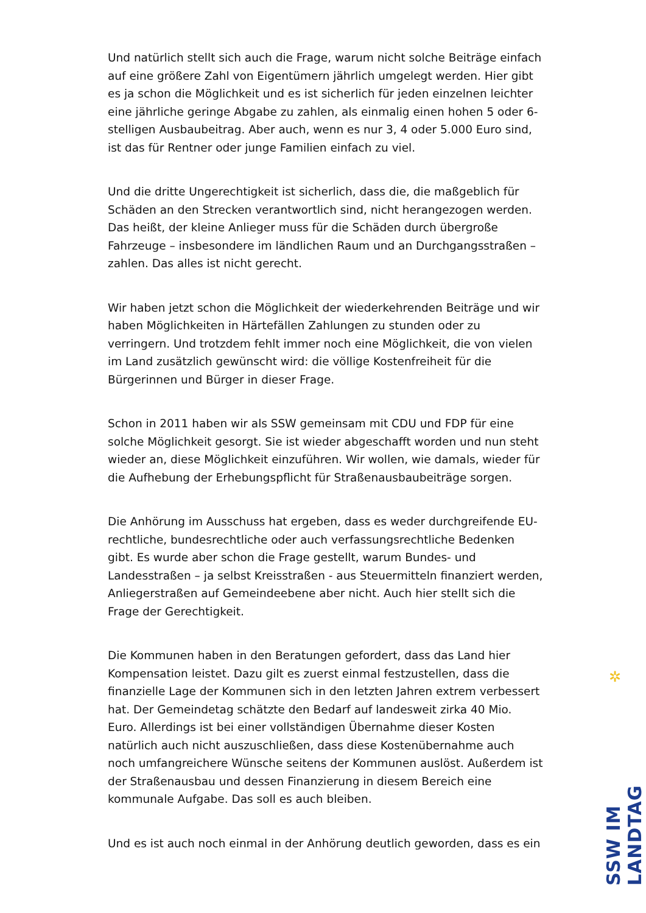Und natürlich stellt sich auch die Frage, warum nicht solche Beiträge einfach auf eine größere Zahl von Eigentümern jährlich umgelegt werden. Hier gibt es ja schon die Möglichkeit und es ist sicherlich für jeden einzelnen leichter eine jährliche geringe Abgabe zu zahlen, als einmalig einen hohen 5 oder 6-stelligen Ausbaubeitrag. Aber auch, wenn es nur 3, 4 oder 5.000 Euro sind, ist das für Rentner oder junge Familien einfach zu viel.
Und die dritte Ungerechtigkeit ist sicherlich, dass die, die maßgeblich für Schäden an den Strecken verantwortlich sind, nicht herangezogen werden. Das heißt, der kleine Anlieger muss für die Schäden durch übergroße Fahrzeuge – insbesondere im ländlichen Raum und an Durchgangsstraßen – zahlen. Das alles ist nicht gerecht.
Wir haben jetzt schon die Möglichkeit der wiederkehrenden Beiträge und wir haben Möglichkeiten in Härtefällen Zahlungen zu stunden oder zu verringern. Und trotzdem fehlt immer noch eine Möglichkeit, die von vielen im Land zusätzlich gewünscht wird: die völlige Kostenfreiheit für die Bürgerinnen und Bürger in dieser Frage.
Schon in 2011 haben wir als SSW gemeinsam mit CDU und FDP für eine solche Möglichkeit gesorgt. Sie ist wieder abgeschafft worden und nun steht wieder an, diese Möglichkeit einzuführen. Wir wollen, wie damals, wieder für die Aufhebung der Erhebungspflicht für Straßenausbaubeiträge sorgen.
Die Anhörung im Ausschuss hat ergeben, dass es weder durchgreifende EU-rechtliche, bundesrechtliche oder auch verfassungsrechtliche Bedenken gibt. Es wurde aber schon die Frage gestellt, warum Bundes- und Landesstraßen – ja selbst Kreisstraßen - aus Steuermitteln finanziert werden, Anliegerstraßen auf Gemeindeebene aber nicht. Auch hier stellt sich die Frage der Gerechtigkeit.
Die Kommunen haben in den Beratungen gefordert, dass das Land hier Kompensation leistet. Dazu gilt es zuerst einmal festzustellen, dass die finanzielle Lage der Kommunen sich in den letzten Jahren extrem verbessert hat. Der Gemeindetag schätzte den Bedarf auf landesweit zirka 40 Mio. Euro. Allerdings ist bei einer vollständigen Übernahme dieser Kosten natürlich auch nicht auszuschließen, dass diese Kostenübernahme auch noch umfangreichere Wünsche seitens der Kommunen auslöst. Außerdem ist der Straßenausbau und dessen Finanzierung in diesem Bereich eine kommunale Aufgabe. Das soll es auch bleiben.
Und es ist auch noch einmal in der Anhörung deutlich geworden, dass es ein
✲
SSW IM LANDTAG